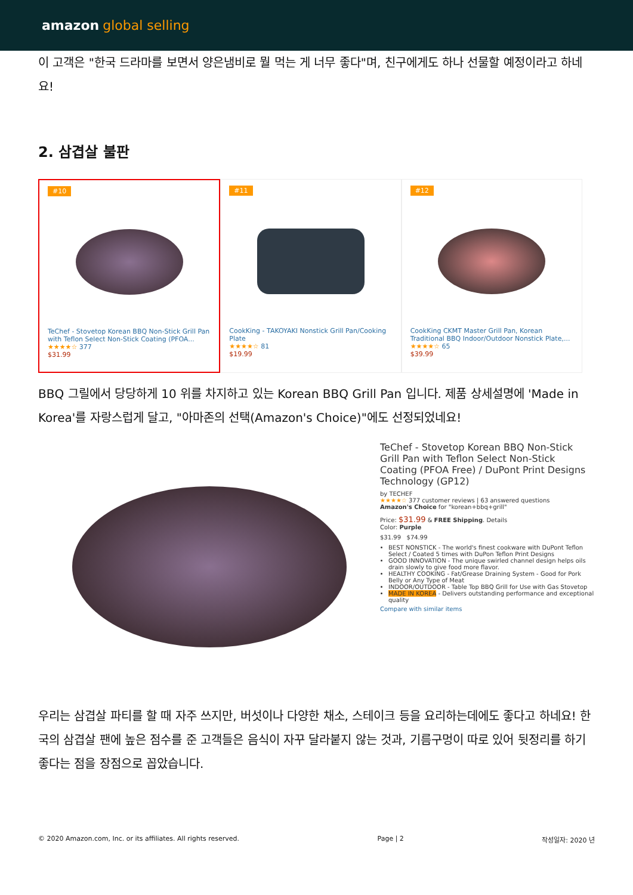amazon global selling
이 고객은 "한국 드라마를 보면서 양은냄비로 뭘 먹는 게 너무 좋다"며, 친구에게도 하나 선물할 예정이라고 하네요!
2. 삼겹살 불판
#10
TeChef - Stovetop Korean BBQ Non-Stick Grill Pan with Teflon Select Non-Stick Coating (PFOA...
★★★★☆ 377
$31.99
#11
CookKing - TAKOYAKI Nonstick Grill Pan/Cooking Plate
★★★★☆ 81
$19.99
#12
CookKing CKMT Master Grill Pan, Korean Traditional BBQ Indoor/Outdoor Nonstick Plate,...
★★★★☆ 65
$39.99
BBQ 그릴에서 당당하게 10 위를 차지하고 있는 Korean BBQ Grill Pan 입니다. 제품 상세설명에 'Made in Korea'를 자랑스럽게 달고, "아마존의 선택(Amazon's Choice)"에도 선정되었네요!
TeChef - Stovetop Korean BBQ Non-Stick Grill Pan with Teflon Select Non-Stick Coating (PFOA Free) / DuPont Print Designs Technology (GP12)
by TECHEF
★★★★☆ 377 customer reviews | 63 answered questions
Amazon's Choice for "korean+bbq+grill"
Price: $31.99 & FREE Shipping. Details
Color: Purple
$31.99 $74.99
BEST NONSTICK - The world's finest cookware with DuPont Teflon Select / Coated 5 times with DuPon Teflon Print Designs
GOOD INNOVATION - The unique swirled channel design helps oils drain slowly to give food more flavor.
HEALTHY COOKING - Fat/Grease Draining System - Good for Pork Belly or Any Type of Meat
INDOOR/OUTDOOR - Table Top BBQ Grill for Use with Gas Stovetop
MADE IN KOREA - Delivers outstanding performance and exceptional quality
Compare with similar items
우리는 삼겹살 파티를 할 때 자주 쓰지만, 버섯이나 다양한 채소, 스테이크 등을 요리하는데에도 좋다고 하네요! 한국의 삼겹살 팬에 높은 점수를 준 고객들은 음식이 자꾸 달라붙지 않는 것과, 기름구멍이 따로 있어 뒷정리를 하기 좋다는 점을 장점으로 꼽았습니다.
© 2020 Amazon.com, Inc. or its affiliates. All rights reserved. Page | 2 작성일자: 2020 년